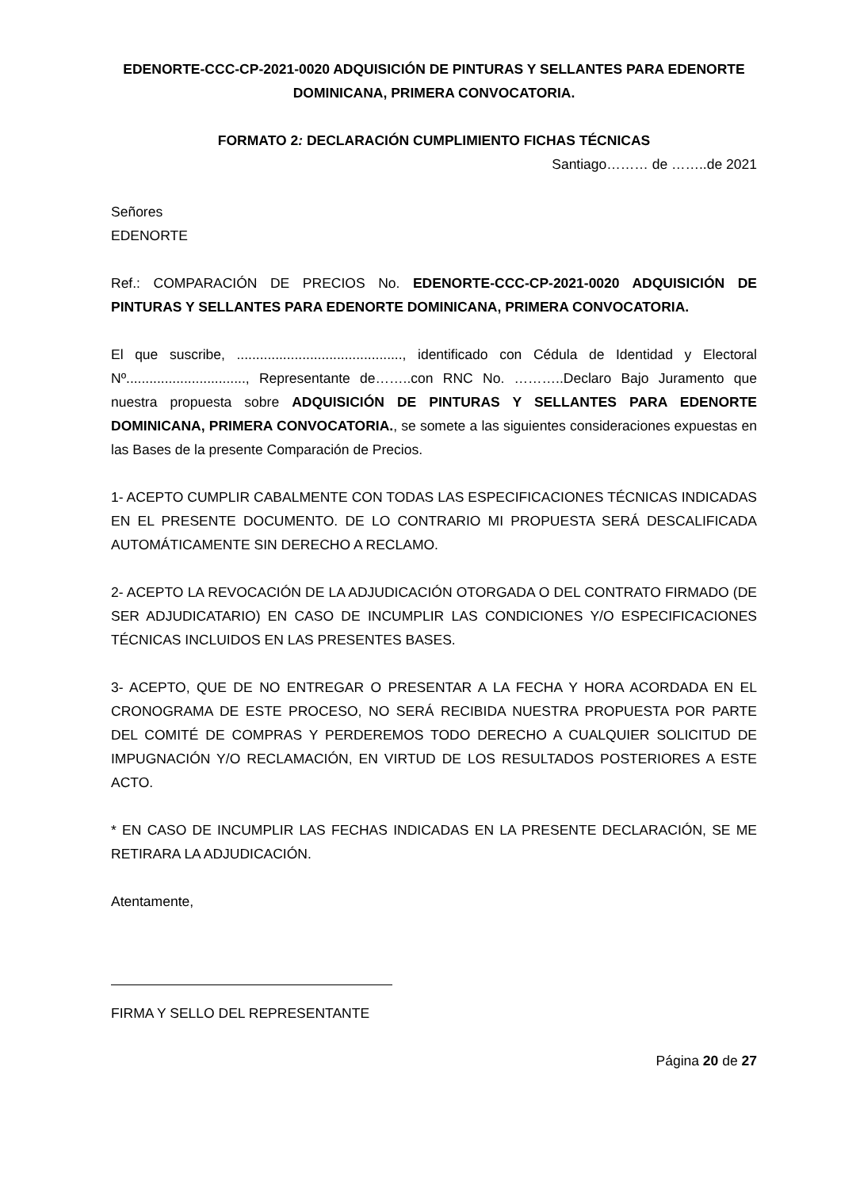EDENORTE-CCC-CP-2021-0020 ADQUISICIÓN DE PINTURAS Y SELLANTES PARA EDENORTE DOMINICANA, PRIMERA CONVOCATORIA.
FORMATO 2: DECLARACIÓN CUMPLIMIENTO FICHAS TÉCNICAS
Santiago……… de ……..de 2021
Señores
EDENORTE
Ref.: COMPARACIÓN DE PRECIOS No. EDENORTE-CCC-CP-2021-0020 ADQUISICIÓN DE PINTURAS Y SELLANTES PARA EDENORTE DOMINICANA, PRIMERA CONVOCATORIA.
El que suscribe, ..........................................., identificado con Cédula de Identidad y Electoral Nº..............................., Representante de……..con RNC No. ………..Declaro Bajo Juramento que nuestra propuesta sobre ADQUISICIÓN DE PINTURAS Y SELLANTES PARA EDENORTE DOMINICANA, PRIMERA CONVOCATORIA., se somete a las siguientes consideraciones expuestas en las Bases de la presente Comparación de Precios.
1- ACEPTO CUMPLIR CABALMENTE CON TODAS LAS ESPECIFICACIONES TÉCNICAS INDICADAS EN EL PRESENTE DOCUMENTO. DE LO CONTRARIO MI PROPUESTA SERÁ DESCALIFICADA AUTOMÁTICAMENTE SIN DERECHO A RECLAMO.
2- ACEPTO LA REVOCACIÓN DE LA ADJUDICACIÓN OTORGADA O DEL CONTRATO FIRMADO (DE SER ADJUDICATARIO) EN CASO DE INCUMPLIR LAS CONDICIONES Y/O ESPECIFICACIONES TÉCNICAS INCLUIDOS EN LAS PRESENTES BASES.
3- ACEPTO, QUE DE NO ENTREGAR O PRESENTAR A LA FECHA Y HORA ACORDADA EN EL CRONOGRAMA DE ESTE PROCESO, NO SERÁ RECIBIDA NUESTRA PROPUESTA POR PARTE DEL COMITÉ DE COMPRAS Y PERDEREMOS TODO DERECHO A CUALQUIER SOLICITUD DE IMPUGNACIÓN Y/O RECLAMACIÓN, EN VIRTUD DE LOS RESULTADOS POSTERIORES A ESTE ACTO.
* EN CASO DE INCUMPLIR LAS FECHAS INDICADAS EN LA PRESENTE DECLARACIÓN, SE ME RETIRARA LA ADJUDICACIÓN.
Atentamente,
FIRMA Y SELLO DEL REPRESENTANTE
Página 20 de 27